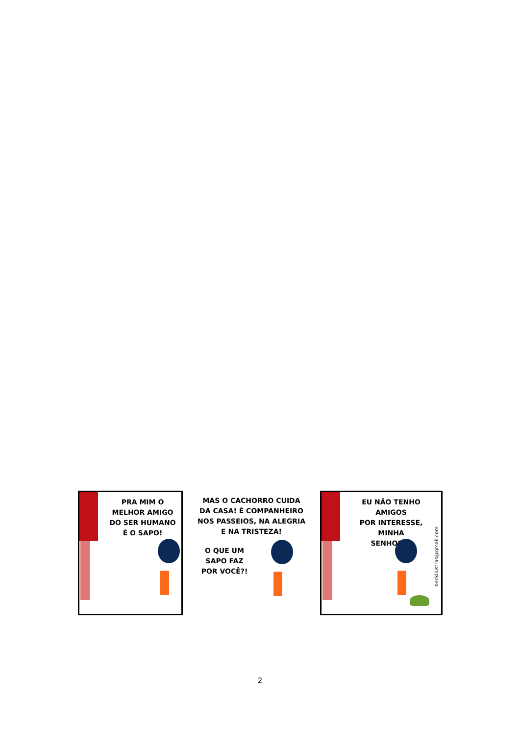PRA MIM O
MELHOR AMIGO
DO SER HUMANO
É O SAPO!
MAS O CACHORRO CUIDA
DA CASA! É COMPANHEIRO
NOS PASSEIOS, NA ALEGRIA
E NA TRISTEZA!
O QUE UM
SAPO FAZ
POR VOCÊ?!
EU NÃO TENHO AMIGOS
POR INTERESSE, MINHA
SENHORA!
beckilustras@gmail.com
2